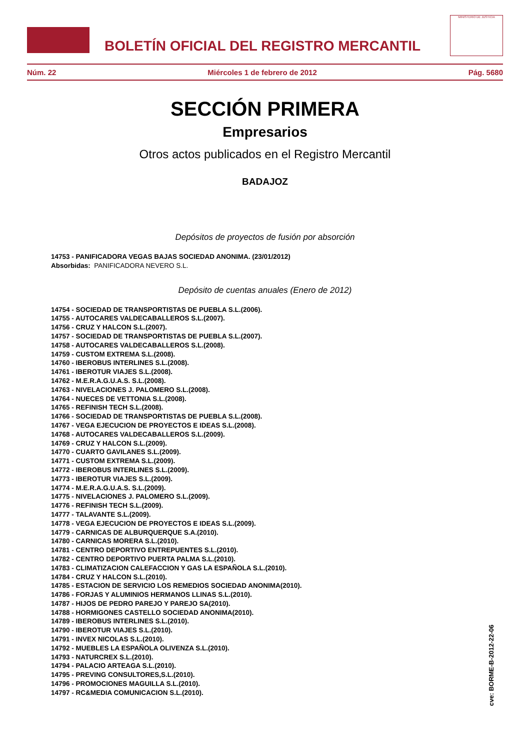BOLETÍN OFICIAL DEL REGISTRO MERCANTIL
MINISTERIO DE JUSTICIA
Núm. 22 Miércoles 1 de febrero de 2012 Pág. 5680
SECCIÓN PRIMERA
Empresarios
Otros actos publicados en el Registro Mercantil
BADAJOZ
Depósitos de proyectos de fusión por absorción
14753 - PANIFICADORA VEGAS BAJAS SOCIEDAD ANONIMA. (23/01/2012)
Absorbidas: PANIFICADORA NEVERO S.L.
Depósito de cuentas anuales (Enero de 2012)
14754 - SOCIEDAD DE TRANSPORTISTAS DE PUEBLA S.L.(2006).
14755 - AUTOCARES VALDECABALLEROS S.L.(2007).
14756 - CRUZ Y HALCON S.L.(2007).
14757 - SOCIEDAD DE TRANSPORTISTAS DE PUEBLA S.L.(2007).
14758 - AUTOCARES VALDECABALLEROS S.L.(2008).
14759 - CUSTOM EXTREMA S.L.(2008).
14760 - IBEROBUS INTERLINES S.L.(2008).
14761 - IBEROTUR VIAJES S.L.(2008).
14762 - M.E.R.A.G.U.A.S. S.L.(2008).
14763 - NIVELACIONES J. PALOMERO S.L.(2008).
14764 - NUECES DE VETTONIA S.L.(2008).
14765 - REFINISH TECH S.L.(2008).
14766 - SOCIEDAD DE TRANSPORTISTAS DE PUEBLA S.L.(2008).
14767 - VEGA EJECUCION DE PROYECTOS E IDEAS S.L.(2008).
14768 - AUTOCARES VALDECABALLEROS S.L.(2009).
14769 - CRUZ Y HALCON S.L.(2009).
14770 - CUARTO GAVILANES S.L.(2009).
14771 - CUSTOM EXTREMA S.L.(2009).
14772 - IBEROBUS INTERLINES S.L.(2009).
14773 - IBEROTUR VIAJES S.L.(2009).
14774 - M.E.R.A.G.U.A.S. S.L.(2009).
14775 - NIVELACIONES J. PALOMERO S.L.(2009).
14776 - REFINISH TECH S.L.(2009).
14777 - TALAVANTE S.L.(2009).
14778 - VEGA EJECUCION DE PROYECTOS E IDEAS S.L.(2009).
14779 - CARNICAS DE ALBURQUERQUE S.A.(2010).
14780 - CARNICAS MORERA S.L.(2010).
14781 - CENTRO DEPORTIVO ENTREPUENTES S.L.(2010).
14782 - CENTRO DEPORTIVO PUERTA PALMA S.L.(2010).
14783 - CLIMATIZACION CALEFACCION Y GAS LA ESPAÑOLA S.L.(2010).
14784 - CRUZ Y HALCON S.L.(2010).
14785 - ESTACION DE SERVICIO LOS REMEDIOS SOCIEDAD ANONIMA(2010).
14786 - FORJAS Y ALUMINIOS HERMANOS LLINAS S.L.(2010).
14787 - HIJOS DE PEDRO PAREJO Y PAREJO SA(2010).
14788 - HORMIGONES CASTELLO SOCIEDAD ANONIMA(2010).
14789 - IBEROBUS INTERLINES S.L.(2010).
14790 - IBEROTUR VIAJES S.L.(2010).
14791 - INVEX NICOLAS S.L.(2010).
14792 - MUEBLES LA ESPAÑOLA OLIVENZA S.L.(2010).
14793 - NATURCREX S.L.(2010).
14794 - PALACIO ARTEAGA S.L.(2010).
14795 - PREVING CONSULTORES,S.L.(2010).
14796 - PROMOCIONES MAGUILLA S.L.(2010).
14797 - RC&MEDIA COMUNICACION S.L.(2010).
cve: BORME-B-2012-22-06